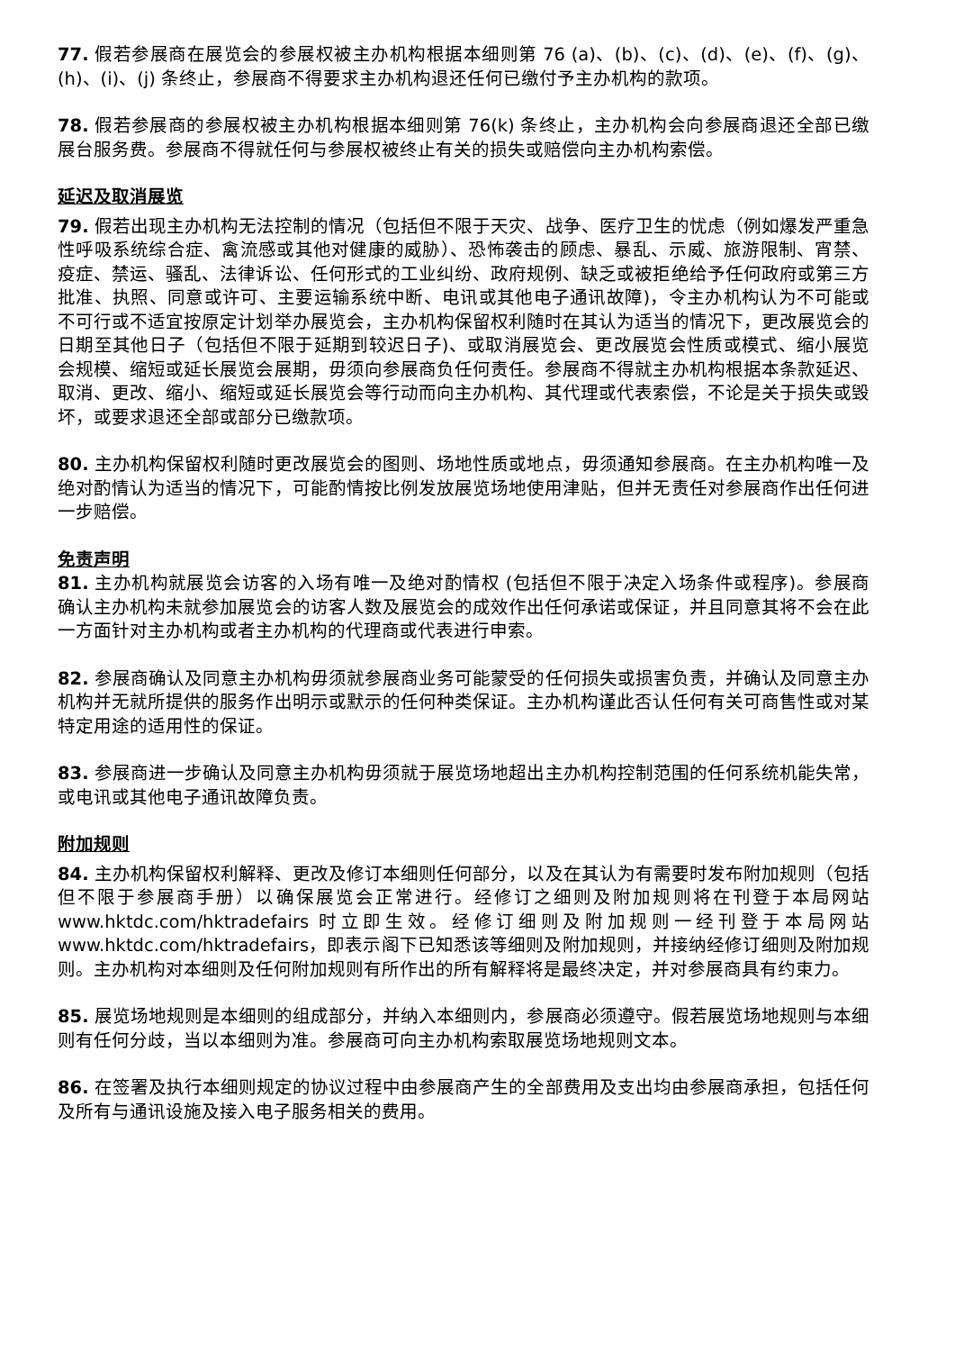77. 假若参展商在展览会的参展权被主办机构根据本细则第 76 (a)、(b)、(c)、(d)、(e)、(f)、(g)、(h)、(i)、(j) 条终止，参展商不得要求主办机构退还任何已缴付予主办机构的款项。
78. 假若参展商的参展权被主办机构根据本细则第 76(k) 条终止，主办机构会向参展商退还全部已缴展台服务费。参展商不得就任何与参展权被终止有关的损失或赔偿向主办机构索偿。
延迟及取消展览
79. 假若出现主办机构无法控制的情况（包括但不限于天灾、战争、医疗卫生的忧虑（例如爆发严重急性呼吸系统综合症、禽流感或其他对健康的威胁）、恐怖袭击的顾虑、暴乱、示威、旅游限制、宵禁、疫症、禁运、骚乱、法律诉讼、任何形式的工业纠纷、政府规例、缺乏或被拒绝给予任何政府或第三方批准、执照、同意或许可、主要运输系统中断、电讯或其他电子通讯故障)，令主办机构认为不可能或不可行或不适宜按原定计划举办展览会，主办机构保留权利随时在其认为适当的情况下，更改展览会的日期至其他日子（包括但不限于延期到较迟日子)、或取消展览会、更改展览会性质或模式、缩小展览会规模、缩短或延长展览会展期，毋须向参展商负任何责任。参展商不得就主办机构根据本条款延迟、取消、更改、缩小、缩短或延长展览会等行动而向主办机构、其代理或代表索偿，不论是关于损失或毁坏，或要求退还全部或部分已缴款项。
80. 主办机构保留权利随时更改展览会的图则、场地性质或地点，毋须通知参展商。在主办机构唯一及绝对酌情认为适当的情况下，可能酌情按比例发放展览场地使用津贴，但并无责任对参展商作出任何进一步赔偿。
免责声明
81. 主办机构就展览会访客的入场有唯一及绝对酌情权 (包括但不限于决定入场条件或程序)。参展商确认主办机构未就参加展览会的访客人数及展览会的成效作出任何承诺或保证，并且同意其将不会在此一方面针对主办机构或者主办机构的代理商或代表进行申索。
82. 参展商确认及同意主办机构毋须就参展商业务可能蒙受的任何损失或损害负责，并确认及同意主办机构并无就所提供的服务作出明示或默示的任何种类保证。主办机构谨此否认任何有关可商售性或对某特定用途的适用性的保证。
83. 参展商进一步确认及同意主办机构毋须就于展览场地超出主办机构控制范围的任何系统机能失常，或电讯或其他电子通讯故障负责。
附加规则
84. 主办机构保留权利解释、更改及修订本细则任何部分，以及在其认为有需要时发布附加规则（包括但不限于参展商手册）以确保展览会正常进行。经修订之细则及附加规则将在刊登于本局网站 www.hktdc.com/hktradefairs 时立即生效。经修订细则及附加规则一经刊登于本局网站 www.hktdc.com/hktradefairs，即表示阁下已知悉该等细则及附加规则，并接纳经修订细则及附加规则。主办机构对本细则及任何附加规则有所作出的所有解释将是最终决定，并对参展商具有约束力。
85. 展览场地规则是本细则的组成部分，并纳入本细则内，参展商必须遵守。假若展览场地规则与本细则有任何分歧，当以本细则为准。参展商可向主办机构索取展览场地规则文本。
86. 在签署及执行本细则规定的协议过程中由参展商产生的全部费用及支出均由参展商承担，包括任何及所有与通讯设施及接入电子服务相关的费用。